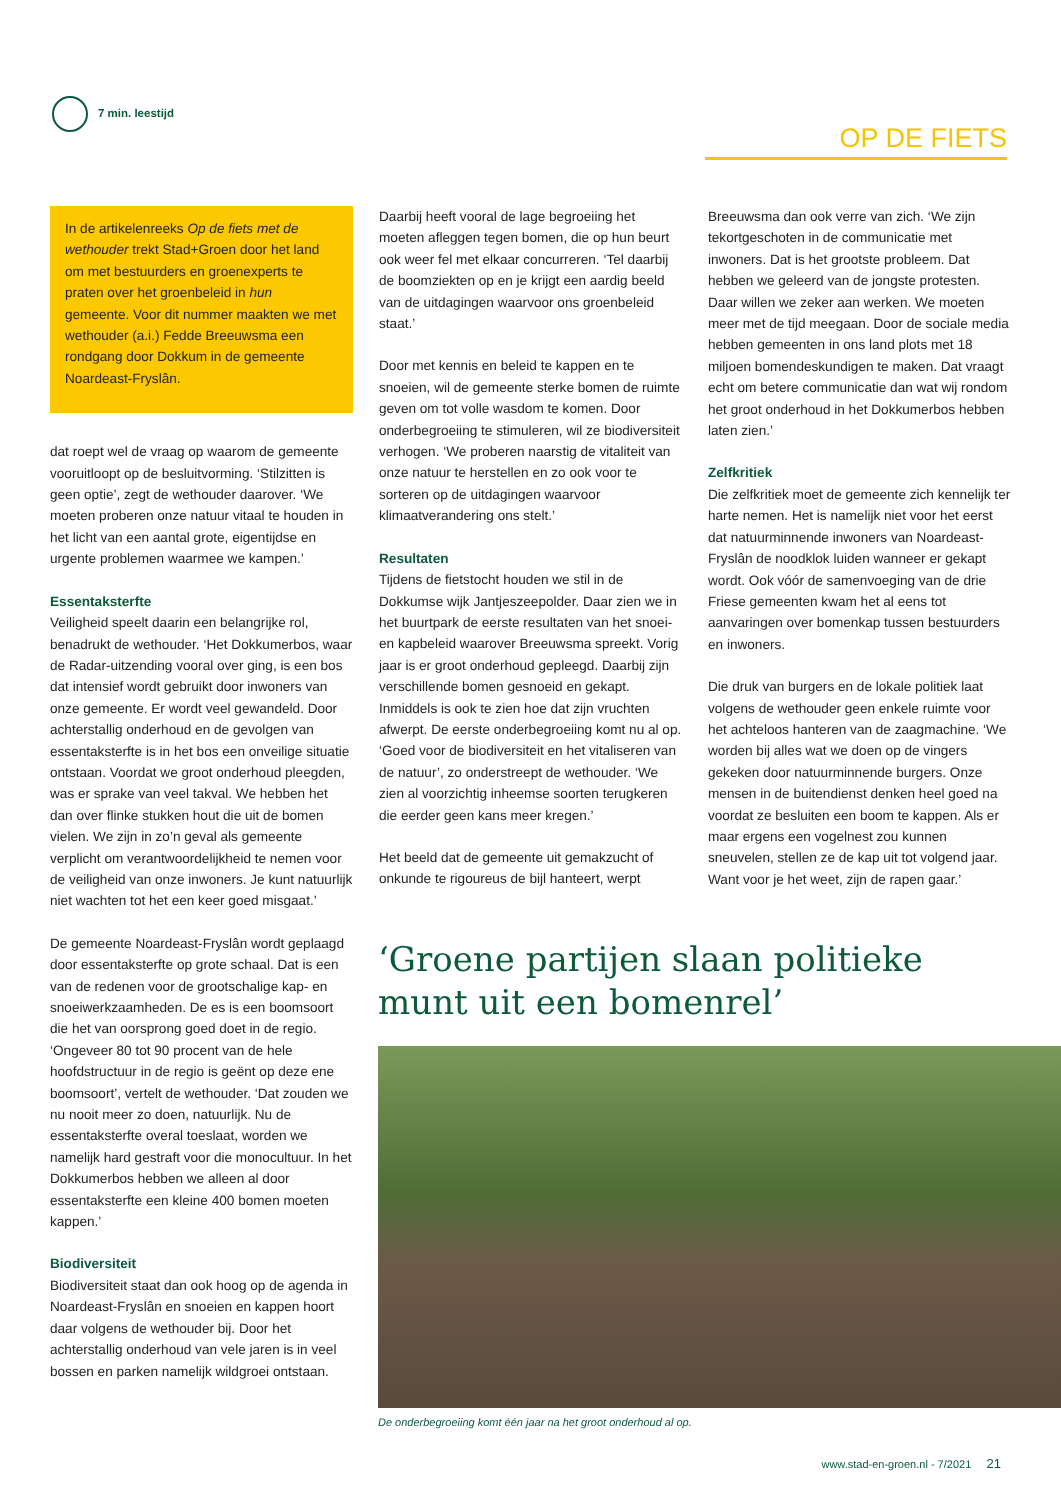7 min. leestijd
OP DE FIETS
In de artikelenreeks Op de fiets met de wethouder trekt Stad+Groen door het land om met bestuurders en groenexperts te praten over het groenbeleid in hun gemeente. Voor dit nummer maakten we met wethouder (a.i.) Fedde Breeuwsma een rondgang door Dokkum in de gemeente Noardeast-Fryslân.
dat roept wel de vraag op waarom de gemeente vooruitloopt op de besluitvorming. ‘Stilzitten is geen optie’, zegt de wethouder daarover. ‘We moeten proberen onze natuur vitaal te houden in het licht van een aantal grote, eigentijdse en urgente problemen waarmee we kampen.’
Essentaksterfte
Veiligheid speelt daarin een belangrijke rol, benadrukt de wethouder. ‘Het Dokkumerbos, waar de Radar-uitzending vooral over ging, is een bos dat intensief wordt gebruikt door inwoners van onze gemeente. Er wordt veel gewandeld. Door achterstallig onderhoud en de gevolgen van essentaksterfte is in het bos een onveilige situatie ontstaan. Voordat we groot onderhoud pleegden, was er sprake van veel takval. We hebben het dan over flinke stukken hout die uit de bomen vielen. We zijn in zo’n geval als gemeente verplicht om verantwoordelijkheid te nemen voor de veiligheid van onze inwoners. Je kunt natuurlijk niet wachten tot het een keer goed misgaat.’
De gemeente Noardeast-Fryslân wordt geplaagd door essentaksterfte op grote schaal. Dat is een van de redenen voor de grootschalige kap- en snoeiwerkzaamheden. De es is een boomsoort die het van oorsprong goed doet in de regio. ‘Ongeveer 80 tot 90 procent van de hele hoofdstructuur in de regio is geënt op deze ene boomsoort’, vertelt de wethouder. ‘Dat zouden we nu nooit meer zo doen, natuurlijk. Nu de essentaksterfte overal toeslaat, worden we namelijk hard gestraft voor die monocultuur. In het Dokkumerbos hebben we alleen al door essentaksterfte een kleine 400 bomen moeten kappen.’
Biodiversiteit
Biodiversiteit staat dan ook hoog op de agenda in Noardeast-Fryslân en snoeien en kappen hoort daar volgens de wethouder bij. Door het achterstallig onderhoud van vele jaren is in veel bossen en parken namelijk wildgroei ontstaan.
Daarbij heeft vooral de lage begroeiing het moeten afleggen tegen bomen, die op hun beurt ook weer fel met elkaar concurreren. ‘Tel daarbij de boomziekten op en je krijgt een aardig beeld van de uitdagingen waarvoor ons groenbeleid staat.’
Door met kennis en beleid te kappen en te snoeien, wil de gemeente sterke bomen de ruimte geven om tot volle wasdom te komen. Door onderbegroeiing te stimuleren, wil ze biodiversiteit verhogen. ‘We proberen naarstig de vitaliteit van onze natuur te herstellen en zo ook voor te sorteren op de uitdagingen waarvoor klimaatverandering ons stelt.’
Resultaten
Tijdens de fietstocht houden we stil in de Dokkumse wijk Jantjeszeepolder. Daar zien we in het buurtpark de eerste resultaten van het snoei- en kapbeleid waarover Breeuwsma spreekt. Vorig jaar is er groot onderhoud gepleegd. Daarbij zijn verschillende bomen gesnoeid en gekapt. Inmiddels is ook te zien hoe dat zijn vruchten afwerpt. De eerste onderbegroeiing komt nu al op. ‘Goed voor de biodiversiteit en het vitaliseren van de natuur’, zo onderstreept de wethouder. ‘We zien al voorzichtig inheemse soorten terugkeren die eerder geen kans meer kregen.’
Het beeld dat de gemeente uit gemakzucht of onkunde te rigoureus de bijl hanteert, werpt
Breeuwsma dan ook verre van zich. ‘We zijn tekortgeschoten in de communicatie met inwoners. Dat is het grootste probleem. Dat hebben we geleerd van de jongste protesten. Daar willen we zeker aan werken. We moeten meer met de tijd meegaan. Door de sociale media hebben gemeenten in ons land plots met 18 miljoen bomendeskundigen te maken. Dat vraagt echt om betere communicatie dan wat wij rondom het groot onderhoud in het Dokkumerbos hebben laten zien.’
Zelfkritiek
Die zelfkritiek moet de gemeente zich kennelijk ter harte nemen. Het is namelijk niet voor het eerst dat natuurminnende inwoners van Noardeast-Fryslân de noodklok luiden wanneer er gekapt wordt. Ook vóór de samenvoeging van de drie Friese gemeenten kwam het al eens tot aanvaringen over bomenkap tussen bestuurders en inwoners.
Die druk van burgers en de lokale politiek laat volgens de wethouder geen enkele ruimte voor het achteloos hanteren van de zaagmachine. ‘We worden bij alles wat we doen op de vingers gekeken door natuurminnende burgers. Onze mensen in de buitendienst denken heel goed na voordat ze besluiten een boom te kappen. Als er maar ergens een vogelnest zou kunnen sneuvelen, stellen ze de kap uit tot volgend jaar. Want voor je het weet, zijn de rapen gaar.’
‘Groene partijen slaan politieke
munt uit een bomenrel’
De onderbegroeiing komt één jaar na het groot onderhoud al op.
www.stad-en-groen.nl - 7/2021 21